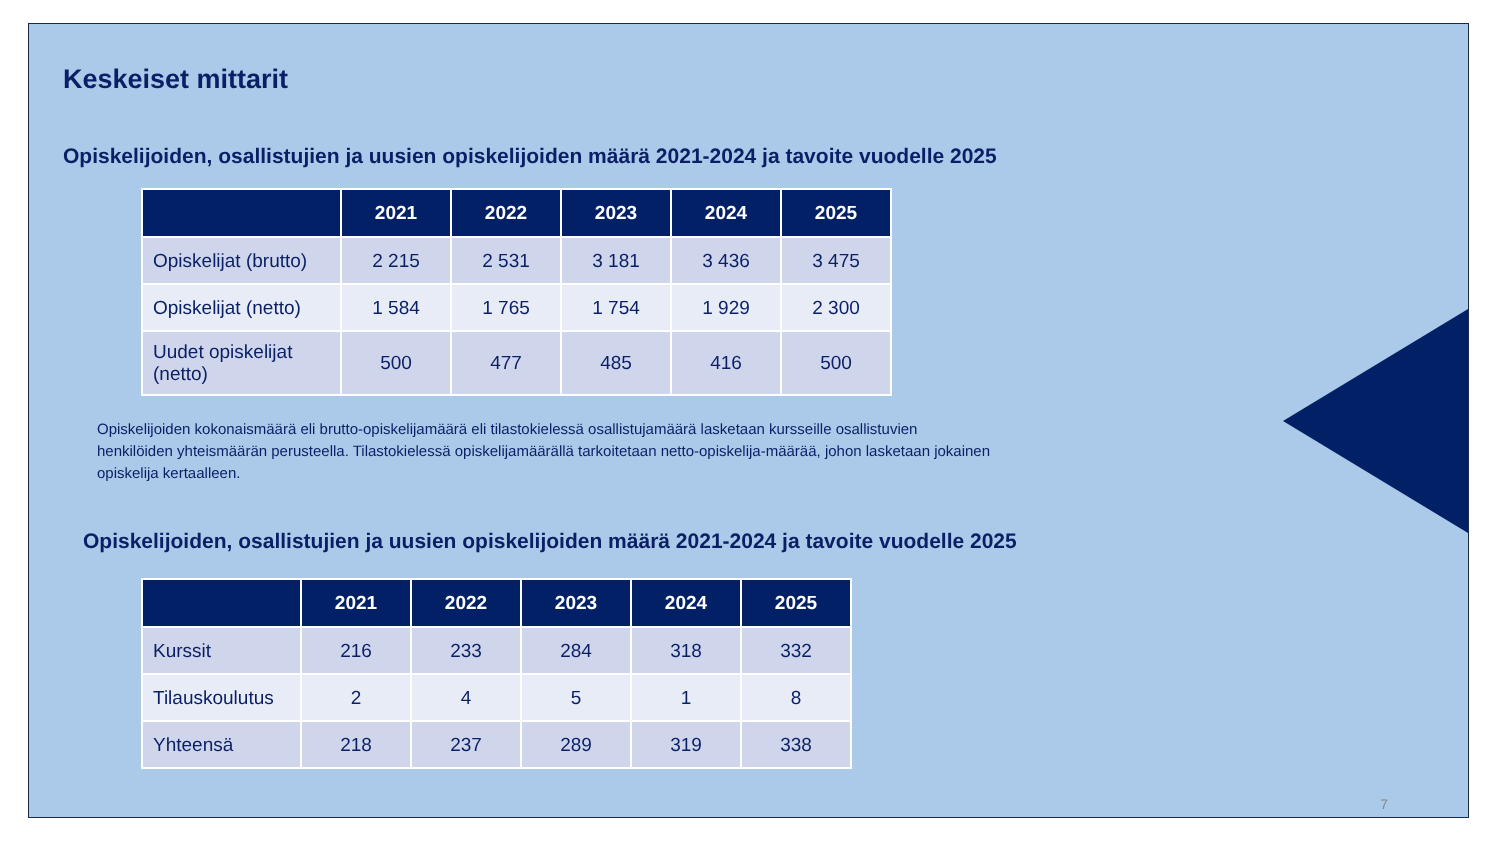Keskeiset mittarit
Opiskelijoiden, osallistujien ja uusien opiskelijoiden määrä 2021-2024 ja tavoite vuodelle 2025
| | 2021 | 2022 | 2023 | 2024 | 2025 |
| --- | --- | --- | --- | --- | --- |
| Opiskelijat (brutto) | 2 215 | 2 531 | 3 181 | 3 436 | 3 475 |
| Opiskelijat (netto) | 1 584 | 1 765 | 1 754 | 1 929 | 2 300 |
| Uudet opiskelijat (netto) | 500 | 477 | 485 | 416 | 500 |
Opiskelijoiden kokonaismäärä eli brutto-opiskelijamäärä eli tilastokielessä osallistujamäärä lasketaan kursseille osallistuvien henkilöiden yhteismäärän perusteella. Tilastokielessä opiskelijamäärällä tarkoitetaan netto-opiskelija-määrää, johon lasketaan jokainen opiskelija kertaalleen.
Opiskelijoiden, osallistujien ja uusien opiskelijoiden määrä 2021-2024 ja tavoite vuodelle 2025
| | 2021 | 2022 | 2023 | 2024 | 2025 |
| --- | --- | --- | --- | --- | --- |
| Kurssit | 216 | 233 | 284 | 318 | 332 |
| Tilauskoulutus | 2 | 4 | 5 | 1 | 8 |
| Yhteensä | 218 | 237 | 289 | 319 | 338 |
7